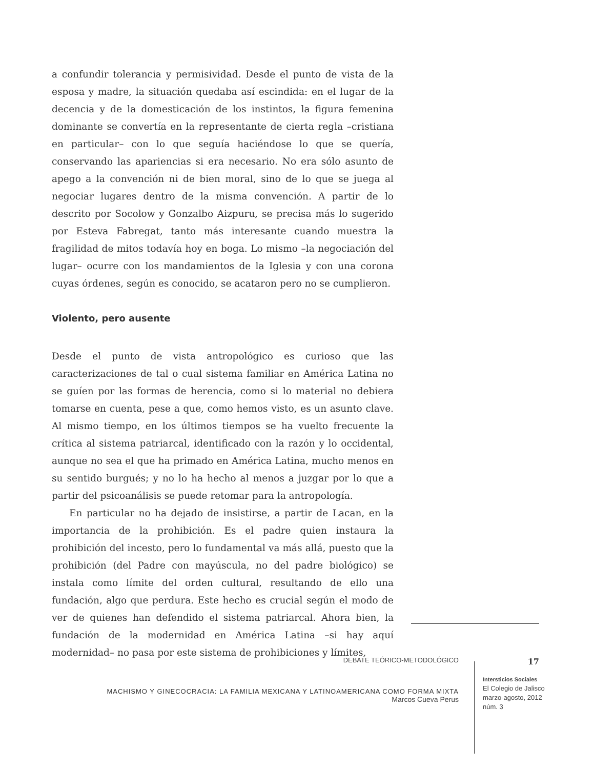a confundir tolerancia y permisividad. Desde el punto de vista de la esposa y madre, la situación quedaba así escindida: en el lugar de la decencia y de la domesticación de los instintos, la figura femenina dominante se convertía en la representante de cierta regla –cristiana en particular– con lo que seguía haciéndose lo que se quería, conservando las apariencias si era necesario. No era sólo asunto de apego a la convención ni de bien moral, sino de lo que se juega al negociar lugares dentro de la misma convención. A partir de lo descrito por Socolow y Gonzalbo Aizpuru, se precisa más lo sugerido por Esteva Fabregat, tanto más interesante cuando muestra la fragilidad de mitos todavía hoy en boga. Lo mismo –la negociación del lugar– ocurre con los mandamientos de la Iglesia y con una corona cuyas órdenes, según es conocido, se acataron pero no se cumplieron.
Violento, pero ausente
Desde el punto de vista antropológico es curioso que las caracterizaciones de tal o cual sistema familiar en América Latina no se guíen por las formas de herencia, como si lo material no debiera tomarse en cuenta, pese a que, como hemos visto, es un asunto clave. Al mismo tiempo, en los últimos tiempos se ha vuelto frecuente la crítica al sistema patriarcal, identificado con la razón y lo occidental, aunque no sea el que ha primado en América Latina, mucho menos en su sentido burgués; y no lo ha hecho al menos a juzgar por lo que a partir del psicoanálisis se puede retomar para la antropología.
En particular no ha dejado de insistirse, a partir de Lacan, en la importancia de la prohibición. Es el padre quien instaura la prohibición del incesto, pero lo fundamental va más allá, puesto que la prohibición (del Padre con mayúscula, no del padre biológico) se instala como límite del orden cultural, resultando de ello una fundación, algo que perdura. Este hecho es crucial según el modo de ver de quienes han defendido el sistema patriarcal. Ahora bien, la fundación de la modernidad en América Latina –si hay aquí modernidad– no pasa por este sistema de prohibiciones y límites,
DEBATE TEÓRICO-METODOLÓGICO
MACHISMO Y GINECOCRACIA: LA FAMILIA MEXICANA Y LATINOAMERICANA COMO FORMA MIXTA
Marcos Cueva Perus
17
Intersticios Sociales
El Colegio de Jalisco
marzo-agosto, 2012
núm. 3